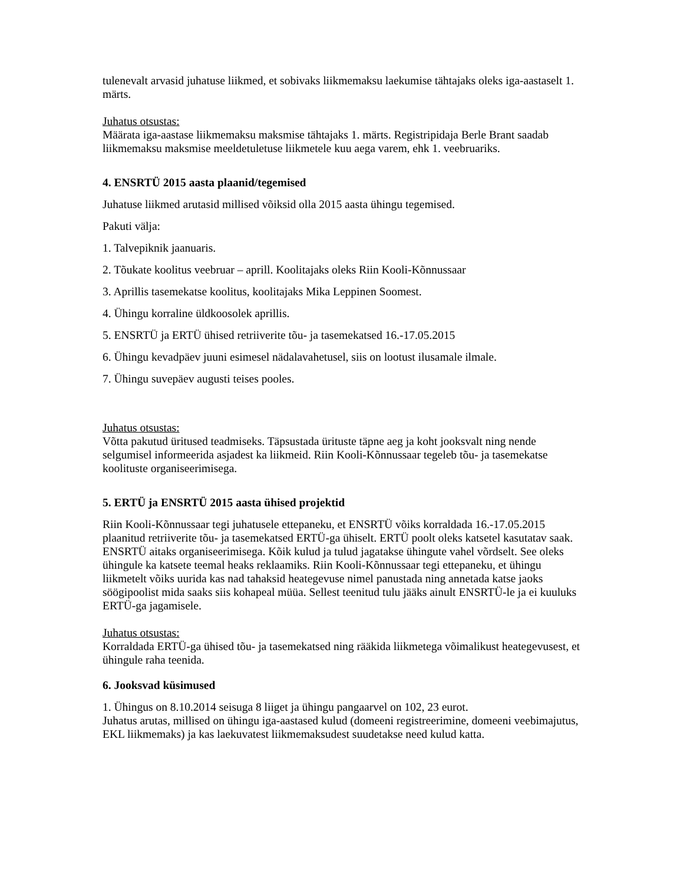tulenevalt arvasid juhatuse liikmed, et sobivaks liikmemaksu laekumise tähtajaks oleks iga-aastaselt 1. märts.
Juhatus otsustas:
Määrata iga-aastase liikmemaksu maksmise tähtajaks 1. märts. Registripidaja Berle Brant saadab liikmemaksu maksmise meeldetuletuse liikmetele kuu aega varem, ehk 1. veebruariks.
4. ENSRTÜ 2015 aasta plaanid/tegemised
Juhatuse liikmed arutasid millised võiksid olla 2015 aasta ühingu tegemised.
Pakuti välja:
1. Talvepiknik jaanuaris.
2. Tõukate koolitus veebruar – aprill. Koolitajaks oleks Riin Kooli-Kõnnussaar
3. Aprillis tasemekatse koolitus, koolitajaks Mika Leppinen Soomest.
4. Ühingu korraline üldkoosolek aprillis.
5. ENSRTÜ ja ERTÜ ühised retriiverite tõu- ja tasemekatsed 16.-17.05.2015
6. Ühingu kevadpäev juuni esimesel nädalavahetusel, siis on lootust ilusamale ilmale.
7. Ühingu suvepäev augusti teises pooles.
Juhatus otsustas:
Võtta pakutud üritused teadmiseks. Täpsustada ürituste täpne aeg ja koht jooksvalt ning nende selgumisel informeerida asjadest ka liikmeid. Riin Kooli-Kõnnussaar tegeleb tõu- ja tasemekatse koolituste organiseerimisega.
5. ERTÜ ja ENSRTÜ 2015 aasta ühised projektid
Riin Kooli-Kõnnussaar tegi juhatusele ettepaneku, et ENSRTÜ võiks korraldada 16.-17.05.2015 plaanitud retriiverite tõu- ja tasemekatsed ERTÜ-ga ühiselt. ERTÜ poolt oleks katsetel kasutatav saak. ENSRTÜ aitaks organiseerimisega. Kõik kulud ja tulud jagatakse ühingute vahel võrdselt. See oleks ühingule ka katsete teemal heaks reklaamiks. Riin Kooli-Kõnnussaar tegi ettepaneku, et ühingu liikmetelt võiks uurida kas nad tahaksid heategevuse nimel panustada ning annetada katse jaoks söögipoolist mida saaks siis kohapeal müüa. Sellest teenitud tulu jääks ainult ENSRTÜ-le ja ei kuuluks ERTÜ-ga jagamisele.
Juhatus otsustas:
Korraldada ERTÜ-ga ühised tõu- ja tasemekatsed ning rääkida liikmetega võimalikust heategevusest, et ühingule raha teenida.
6. Jooksvad küsimused
1. Ühingus on 8.10.2014 seisuga 8 liiget ja ühingu pangaarvel on 102, 23 eurot.
Juhatus arutas, millised on ühingu iga-aastased kulud (domeeni registreerimine, domeeni veebimajutus, EKL liikmemaks) ja kas laekuvatest liikmemaksudest suudetakse need kulud katta.